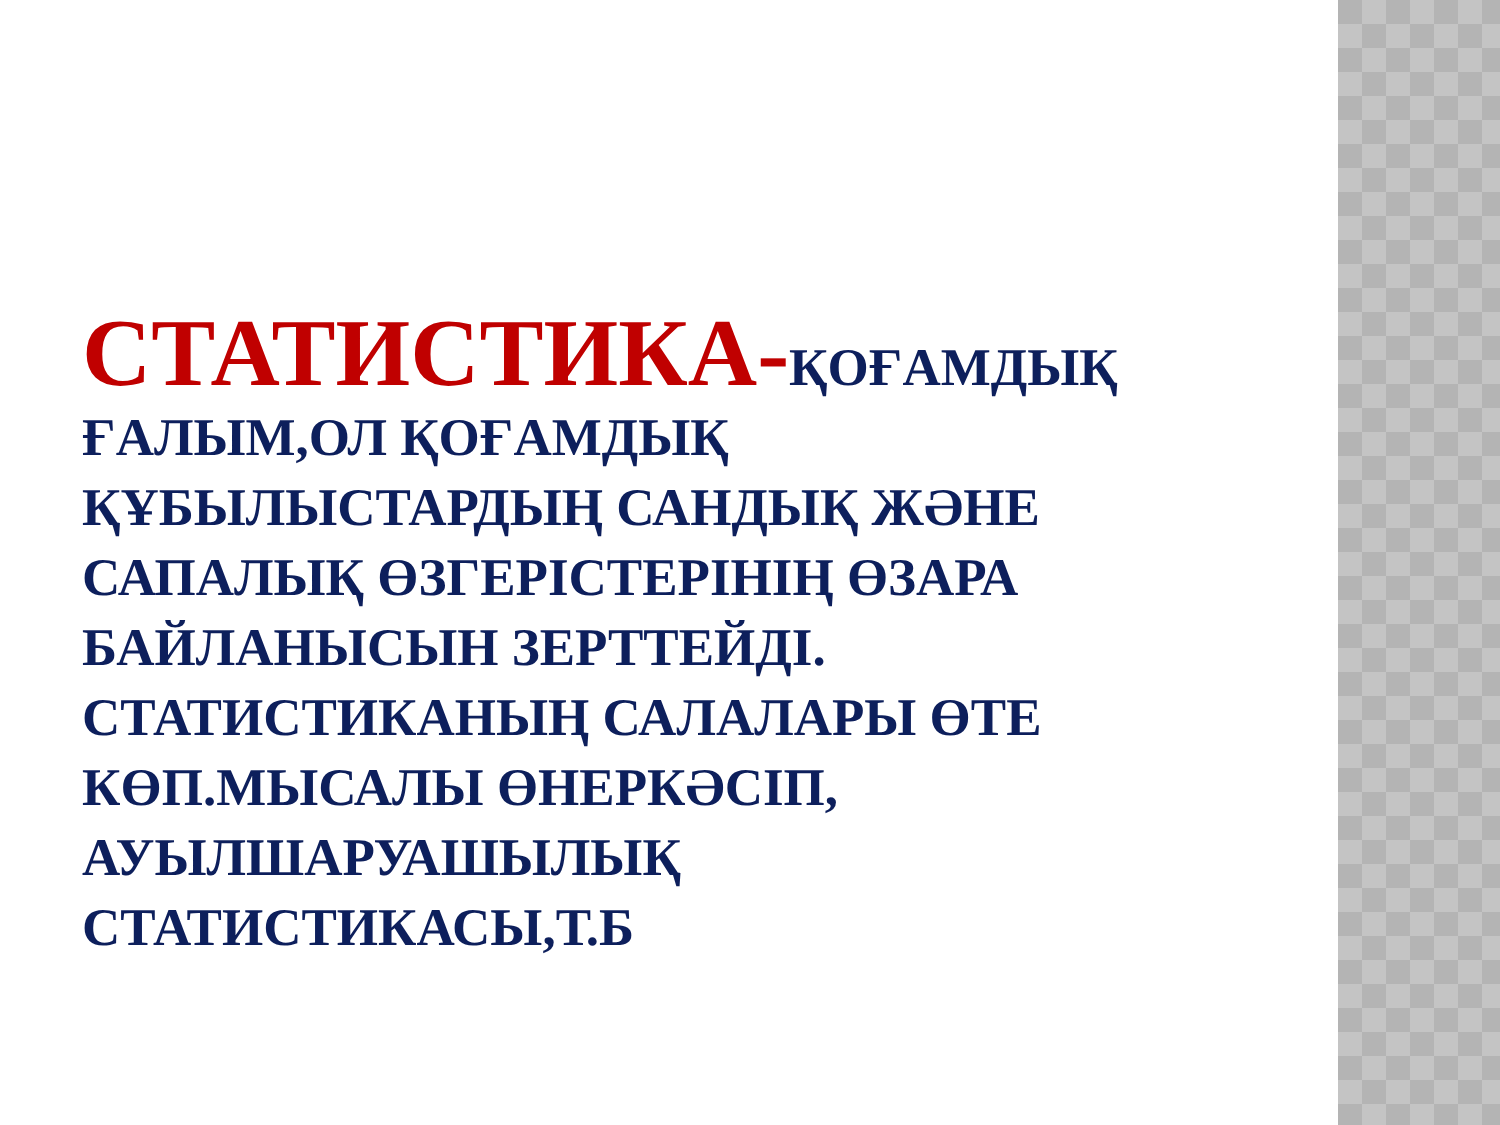СТАТИСТИКА-ҚОҒАМДЫҚ ҒАЛЫМ,ОЛ ҚОҒАМДЫҚ ҚҰБЫЛЫСТАРДЫҢ САНДЫҚ ЖӘНЕ САПАЛЫҚ ӨЗГЕРІСТЕРІНІҢ ӨЗАРА БАЙЛАНЫСЫН ЗЕРТТЕЙДІ. СТАТИСТИКАНЫҢ САЛАЛАРЫ ӨТЕ КӨП.МЫСАЛЫ ӨНЕРКӘСІП, АУЫЛШАРУАШЫЛЫҚ СТАТИСТИКАСЫ,Т.Б